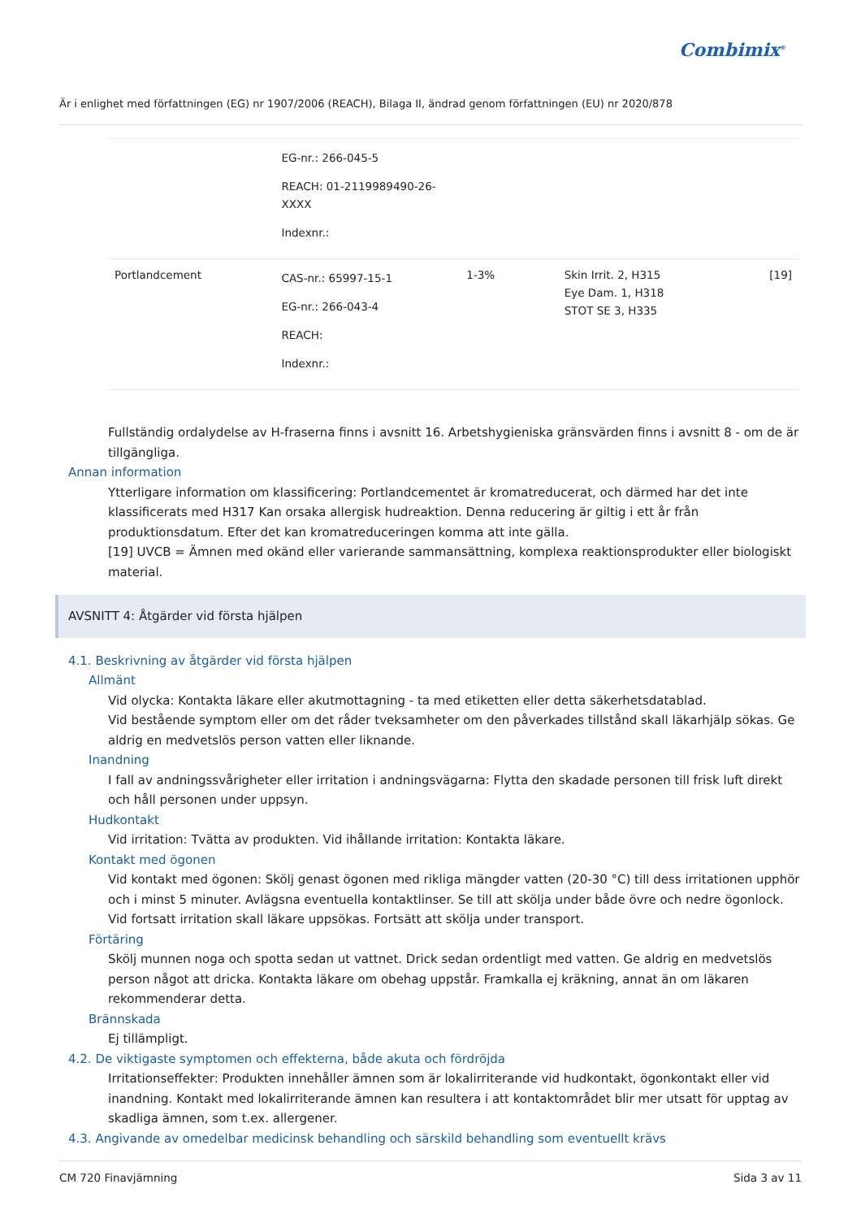Combimix<sup>®</sup>
Är i enlighet med författningen (EG) nr 1907/2006 (REACH), Bilaga II, ändrad genom författningen (EU) nr 2020/878
| | EG-nr.: 266-045-5 REACH: 01-2119989490-26-XXXX Indexnr.: | | | |
| Portlandcement | CAS-nr.: 65997-15-1 EG-nr.: 266-043-4 REACH: Indexnr.: | 1-3% | Skin Irrit. 2, H315 Eye Dam. 1, H318 STOT SE 3, H335 | [19] |
Fullständig ordalydelse av H-fraserna finns i avsnitt 16. Arbetshygieniska gränsvärden finns i avsnitt 8 - om de är tillgängliga.
Annan information
Ytterligare information om klassificering: Portlandcementet är kromatreducerat, och därmed har det inte klassificerats med H317 Kan orsaka allergisk hudreaktion. Denna reducering är giltig i ett år från produktionsdatum. Efter det kan kromatreduceringen komma att inte gälla.
[19] UVCB = Ämnen med okänd eller varierande sammansättning, komplexa reaktionsprodukter eller biologiskt material.
AVSNITT 4: Åtgärder vid första hjälpen
4.1. Beskrivning av åtgärder vid första hjälpen
Allmänt
Vid olycka: Kontakta läkare eller akutmottagning - ta med etiketten eller detta säkerhetsdatablad.
Vid bestående symptom eller om det råder tveksamheter om den påverkades tillstånd skall läkarhjälp sökas. Ge aldrig en medvetslös person vatten eller liknande.
Inandning
I fall av andningssvårigheter eller irritation i andningsvägarna: Flytta den skadade personen till frisk luft direkt och håll personen under uppsyn.
Hudkontakt
Vid irritation: Tvätta av produkten. Vid ihållande irritation: Kontakta läkare.
Kontakt med ögonen
Vid kontakt med ögonen: Skölj genast ögonen med rikliga mängder vatten (20-30 °C) till dess irritationen upphör och i minst 5 minuter. Avlägsna eventuella kontaktlinser. Se till att skölja under både övre och nedre ögonlock. Vid fortsatt irritation skall läkare uppsökas. Fortsätt att skölja under transport.
Förtäring
Skölj munnen noga och spotta sedan ut vattnet. Drick sedan ordentligt med vatten. Ge aldrig en medvetslös person något att dricka. Kontakta läkare om obehag uppstår. Framkalla ej kräkning, annat än om läkaren rekommenderar detta.
Brännskada
Ej tillämpligt.
4.2. De viktigaste symptomen och effekterna, både akuta och fördröjda
Irritationseffekter: Produkten innehåller ämnen som är lokalirriterande vid hudkontakt, ögonkontakt eller vid inandning. Kontakt med lokalirriterande ämnen kan resultera i att kontaktområdet blir mer utsatt för upptag av skadliga ämnen, som t.ex. allergener.
4.3. Angivande av omedelbar medicinsk behandling och särskild behandling som eventuellt krävs
CM 720 Finavjämning Sida 3 av 11